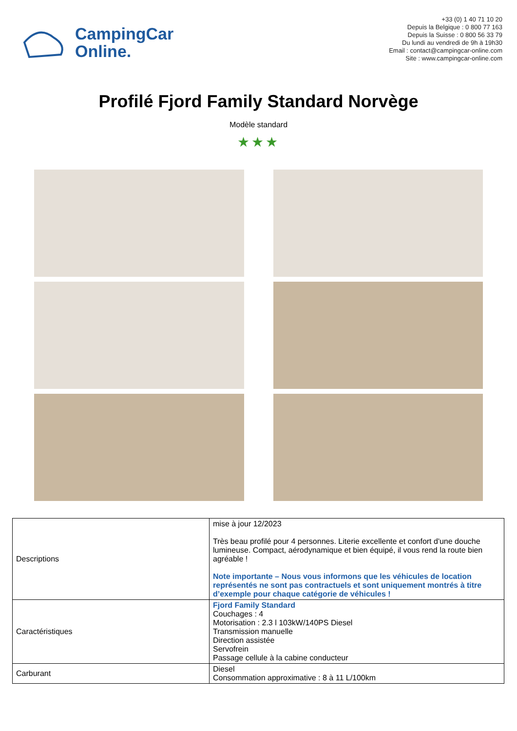CampingCar
Online.
+33 (0) 1 40 71 10 20
Depuis la Belgique : 0 800 77 163
Depuis la Suisse : 0 800 56 33 79
Du lundi au vendredi de 9h à 19h30
Email : contact@campingcar-online.com
Site : www.campingcar-online.com
Profilé Fjord Family Standard Norvège
Modèle standard
★★★
| Descriptions | mise à jour 12/2023 Très beau profilé pour 4 personnes. Literie excellente et confort d'une douche lumineuse. Compact, aérodynamique et bien équipé, il vous rend la route bien agréable ! Note importante – Nous vous informons que les véhicules de location représentés ne sont pas contractuels et sont uniquement montrés à titre d’exemple pour chaque catégorie de véhicules ! |
| Caractéristiques | Fjord Family Standard Couchages : 4 Motorisation : 2.3 l 103kW/140PS Diesel Transmission manuelle Direction assistée Servofrein Passage cellule à la cabine conducteur |
| Carburant | Diesel Consommation approximative : 8 à 11 L/100km |